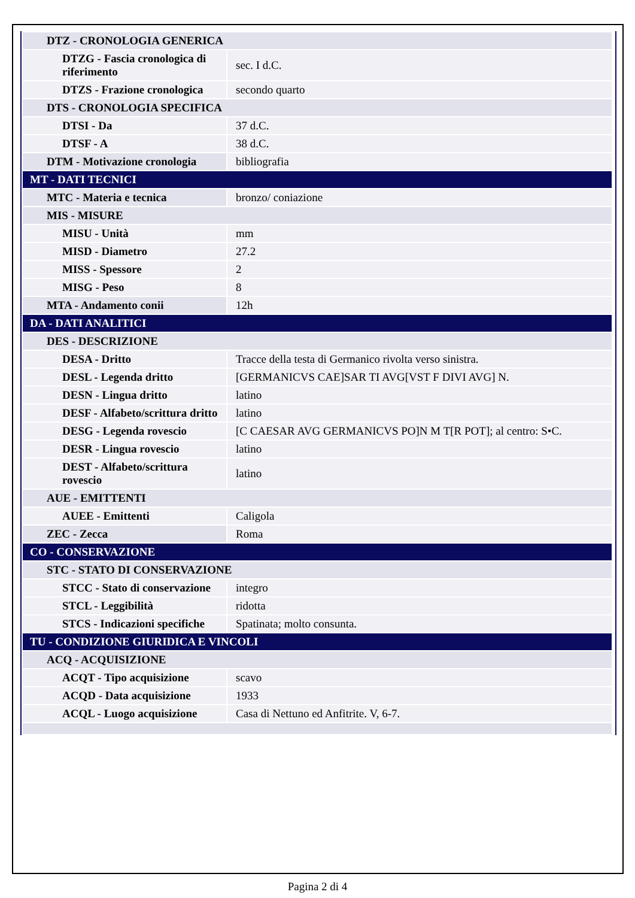| DTZ - CRONOLOGIA GENERICA | |
| DTZG - Fascia cronologica di riferimento | sec. I d.C. |
| DTZS - Frazione cronologica | secondo quarto |
| DTS - CRONOLOGIA SPECIFICA | |
| DTSI - Da | 37 d.C. |
| DTSF - A | 38 d.C. |
| DTM - Motivazione cronologia | bibliografia |
| MT - DATI TECNICI | |
| MTC - Materia e tecnica | bronzo/ coniazione |
| MIS - MISURE | |
| MISU - Unità | mm |
| MISD - Diametro | 27.2 |
| MISS - Spessore | 2 |
| MISG - Peso | 8 |
| MTA - Andamento conii | 12h |
| DA - DATI ANALITICI | |
| DES - DESCRIZIONE | |
| DESA - Dritto | Tracce della testa di Germanico rivolta verso sinistra. |
| DESL - Legenda dritto | [GERMANICVS CAE]SAR TI AVG[VST F DIVI AVG] N. |
| DESN - Lingua dritto | latino |
| DESF - Alfabeto/scrittura dritto | latino |
| DESG - Legenda rovescio | [C CAESAR AVG GERMANICVS PO]N M T[R POT]; al centro: S•C. |
| DESR - Lingua rovescio | latino |
| DEST - Alfabeto/scrittura rovescio | latino |
| AUE - EMITTENTI | |
| AUEE - Emittenti | Caligola |
| ZEC - Zecca | Roma |
| CO - CONSERVAZIONE | |
| STC - STATO DI CONSERVAZIONE | |
| STCC - Stato di conservazione | integro |
| STCL - Leggibilità | ridotta |
| STCS - Indicazioni specifiche | Spatinata; molto consunta. |
| TU - CONDIZIONE GIURIDICA E VINCOLI | |
| ACQ - ACQUISIZIONE | |
| ACQT - Tipo acquisizione | scavo |
| ACQD - Data acquisizione | 1933 |
| ACQL - Luogo acquisizione | Casa di Nettuno ed Anfitrite. V, 6-7. |
Pagina 2 di 4